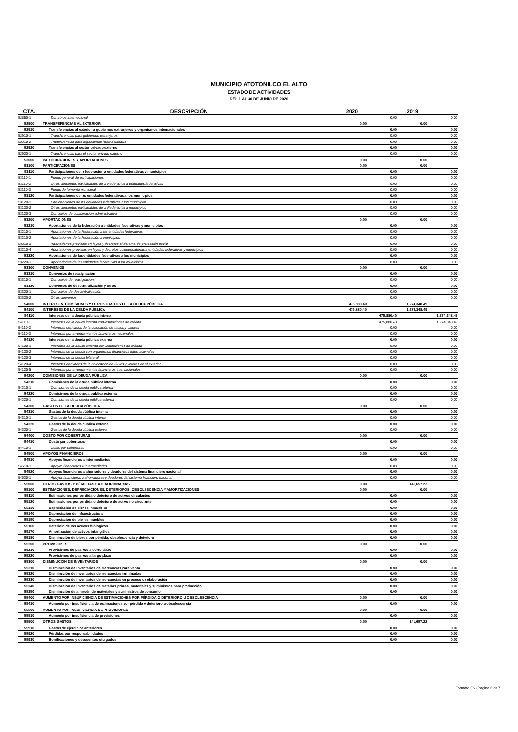MUNICIPIO ATOTONILCO EL ALTO
ESTADO DE ACTIVIDADES
DEL 1 AL 30 DE JUNIO DE 2020
| CTA. | DESCRIPCIÓN | 2020 | | 2019 | |
| --- | --- | --- | --- | --- | --- |
| 52850-1 | Donativos internacional | | 0.00 | | 0.00 |
| 52900 | TRANSFERENCIAS AL EXTERIOR | 0.00 | | 0.00 | |
| 52910 | Transferencias al exterior a gobiernos extranjeros y organismos internacionales | | 0.00 | | 0.00 |
| 52910-1 | Transferencias para gobiernos extranjeros | | 0.00 | | 0.00 |
| 52910-2 | Transferencias para organismos internacionales | | 0.00 | | 0.00 |
| 52920 | Transferencias al sector privado externo | | 0.00 | | 0.00 |
| 52920-1 | Transferencias para el sector privado externo | | 0.00 | | 0.00 |
| 53000 | PARTICIPACIONES Y APORTACIONES | 0.00 | | 0.00 | |
| 53100 | PARTICIPACIONES | 0.00 | | 0.00 | |
| 53110 | Participaciones de la federación a entidades federativas y municipios | | 0.00 | | 0.00 |
| 53110-1 | Fondo general de participaciones | | 0.00 | | 0.00 |
| 53110-2 | Otros conceptos participables de la Federación a entidades federativas | | 0.00 | | 0.00 |
| 53110-3 | Fondo de fomento municipal | | 0.00 | | 0.00 |
| 53120 | Participaciones de las entidades federativas a los municipios | | 0.00 | | 0.00 |
| 53120-1 | Participaciones de las entidades federativas a los municipios | | 0.00 | | 0.00 |
| 53120-2 | Otros conceptos participables de la Federación a municipios | | 0.00 | | 0.00 |
| 53120-3 | Convenios de colaboración administrativa | | 0.00 | | 0.00 |
| 53200 | APORTACIONES | 0.00 | | 0.00 | |
| 53210 | Aportaciones de la federación a entidades federativas y municipios | | 0.00 | | 0.00 |
| 53210-1 | Aportaciones de la Federación a las entidades federativas | | 0.00 | | 0.00 |
| 53210-2 | Aportaciones de la Federación a municipios | | 0.00 | | 0.00 |
| 53210-3 | Aportaciones previstas en leyes y decretos al sistema de protección social | | 0.00 | | 0.00 |
| 53210-4 | Aportaciones previstas en leyes y decretos compensatorias a entidades federativas y municipios | | 0.00 | | 0.00 |
| 53220 | Aportaciones de las entidades federativas a los municipios | | 0.00 | | 0.00 |
| 53220-1 | Aportaciones de las entidades federativas a los municipios | | 0.00 | | 0.00 |
| 53300 | CONVENIOS | 0.00 | | 0.00 | |
| 53310 | Convenios de reasignación | | 0.00 | | 0.00 |
| 53310-1 | Convenios de reasignación | | 0.00 | | 0.00 |
| 53320 | Convenios de descentralización y otros | | 0.00 | | 0.00 |
| 53320-1 | Convenios de descentralización | | 0.00 | | 0.00 |
| 53320-2 | Otros convenios | | 0.00 | | 0.00 |
| 54000 | INTERESES, COMISIONES Y OTROS GASTOS DE LA DEUDA PÚBLICA | 475,880.40 | | 1,274,348.49 | |
| 54100 | INTERESES DE LA DEUDA PÚBLICA | 475,880.40 | | 1,274,348.49 | |
| 54110 | Intereses de la deuda pública interna | | 475,880.40 | | 1,274,348.49 |
| 54110-1 | Intereses de la deuda interna con instituciones de crédito | | 475,880.40 | | 1,274,348.49 |
| 54110-2 | Intereses derivados de la colocación de títulos y valores | | 0.00 | | 0.00 |
| 54110-3 | Intereses por arrendamientos financieros nacionales | | 0.00 | | 0.00 |
| 54120 | Intereses de la deuda pública externa | | 0.00 | | 0.00 |
| 54120-1 | Intereses de la deuda externa con instituciones de crédito | | 0.00 | | 0.00 |
| 54120-2 | Intereses de la deuda con organismos financieros internacionales | | 0.00 | | 0.00 |
| 54120-3 | Intereses de la deuda bilateral | | 0.00 | | 0.00 |
| 54120-4 | Intereses derivados de la colocación de títulos y valores en el exterior | | 0.00 | | 0.00 |
| 54120-5 | Intereses por arrendamientos financieros internacionales | | 0.00 | | 0.00 |
| 54200 | COMISIONES DE LA DEUDA PÚBLICA | 0.00 | | 0.00 | |
| 54210 | Comisiones de la deuda pública interna | | 0.00 | | 0.00 |
| 54210-1 | Comisiones de la deuda pública interna | | 0.00 | | 0.00 |
| 54220 | Comisiones de la deuda pública externa | | 0.00 | | 0.00 |
| 54220-1 | Comisiones de la deuda pública externa | | 0.00 | | 0.00 |
| 54300 | GASTOS DE LA DEUDA PÚBLICA | 0.00 | | 0.00 | |
| 54310 | Gastos de la deuda pública interna | | 0.00 | | 0.00 |
| 54310-1 | Gastos de la deuda pública interna | | 0.00 | | 0.00 |
| 54320 | Gastos de la deuda pública externa | | 0.00 | | 0.00 |
| 54320-1 | Gastos de la deuda pública externa | | 0.00 | | 0.00 |
| 54400 | COSTO POR COBERTURAS | 0.00 | | 0.00 | |
| 54410 | Costo por coberturas | | 0.00 | | 0.00 |
| 54410-1 | Costo por coberturas | | 0.00 | | 0.00 |
| 54500 | APOYOS FINANCIEROS | 0.00 | | 0.00 | |
| 54510 | Apoyos financieros a intermediarios | | 0.00 | | 0.00 |
| 54510-1 | Apoyos financieros a intermediarios | | 0.00 | | 0.00 |
| 54520 | Apoyos financieros a ahorradores y deudores del sistema financiero nacional | | 0.00 | | 0.00 |
| 54520-1 | Apoyos financieros a ahorradores y deudores del sistema financiero nacional | | 0.00 | | 0.00 |
| 55000 | OTROS GASTOS Y PÉRDIDAS EXTRAORDINARIAS | 0.00 | | 141,657.22 | |
| 55100 | ESTIMACIONES, DEPRECIACIONES, DETERIOROS, OBSOLESCENCIA Y AMORTIZACIONES | 0.00 | | 0.00 | |
| 55110 | Estimaciones por pérdida o deterioro de activos circulantes | | 0.00 | | 0.00 |
| 55120 | Estimaciones por pérdida o deterioro de activo no circulante | | 0.00 | | 0.00 |
| 55130 | Depreciación de bienes inmuebles | | 0.00 | | 0.00 |
| 55140 | Depreciación de infraestructura | | 0.00 | | 0.00 |
| 55150 | Depreciación de bienes muebles | | 0.00 | | 0.00 |
| 55160 | Deterioro de los activos biológicos | | 0.00 | | 0.00 |
| 55170 | Amortización de activos intangibles | | 0.00 | | 0.00 |
| 55180 | Disminución de bienes por pérdida, obsolescencia y deterioro | | 0.00 | | 0.00 |
| 55200 | PROVISIONES | 0.00 | | 0.00 | |
| 55210 | Provisiones de pasivos a corto plazo | | 0.00 | | 0.00 |
| 55220 | Provisiones de pasivos a largo plazo | | 0.00 | | 0.00 |
| 55300 | DISMINUCIÓN DE INVENTARIOS | 0.00 | | 0.00 | |
| 55310 | Disminución de inventarios de mercancías para venta | | 0.00 | | 0.00 |
| 55320 | Disminución de inventarios de mercancías terminadas | | 0.00 | | 0.00 |
| 55330 | Disminución de inventarios de mercancías en proceso de elaboración | | 0.00 | | 0.00 |
| 55340 | Disminución de inventarios de materias primas, materiales y suministros para producción | | 0.00 | | 0.00 |
| 55350 | Disminución de almacén de materiales y suministros de consumo | | 0.00 | | 0.00 |
| 55400 | AUMENTO POR INSUFICIENCIA DE ESTIMACIONES POR PÉRDIDA O DETERIORO U OBSOLESCENCIA | 0.00 | | 0.00 | |
| 55410 | Aumento por insuficiencia de estimaciones por pérdida o deterioro u obsolescencia | | 0.00 | | 0.00 |
| 55500 | AUMENTO POR INSUFICIENCIA DE PROVISIONES | 0.00 | | 0.00 | |
| 55510 | Aumento por insuficiencia de provisiones | | 0.00 | | 0.00 |
| 55900 | OTROS GASTOS | 0.00 | | 141,657.22 | |
| 55910 | Gastos de ejercicios anteriores | | 0.00 | | 0.00 |
| 55920 | Pérdidas por responsabilidades | | 0.00 | | 0.00 |
| 55930 | Bonificaciones y descuentos otorgados | | 0.00 | | 0.00 |
Formato F6 - Pagina 6 de 7